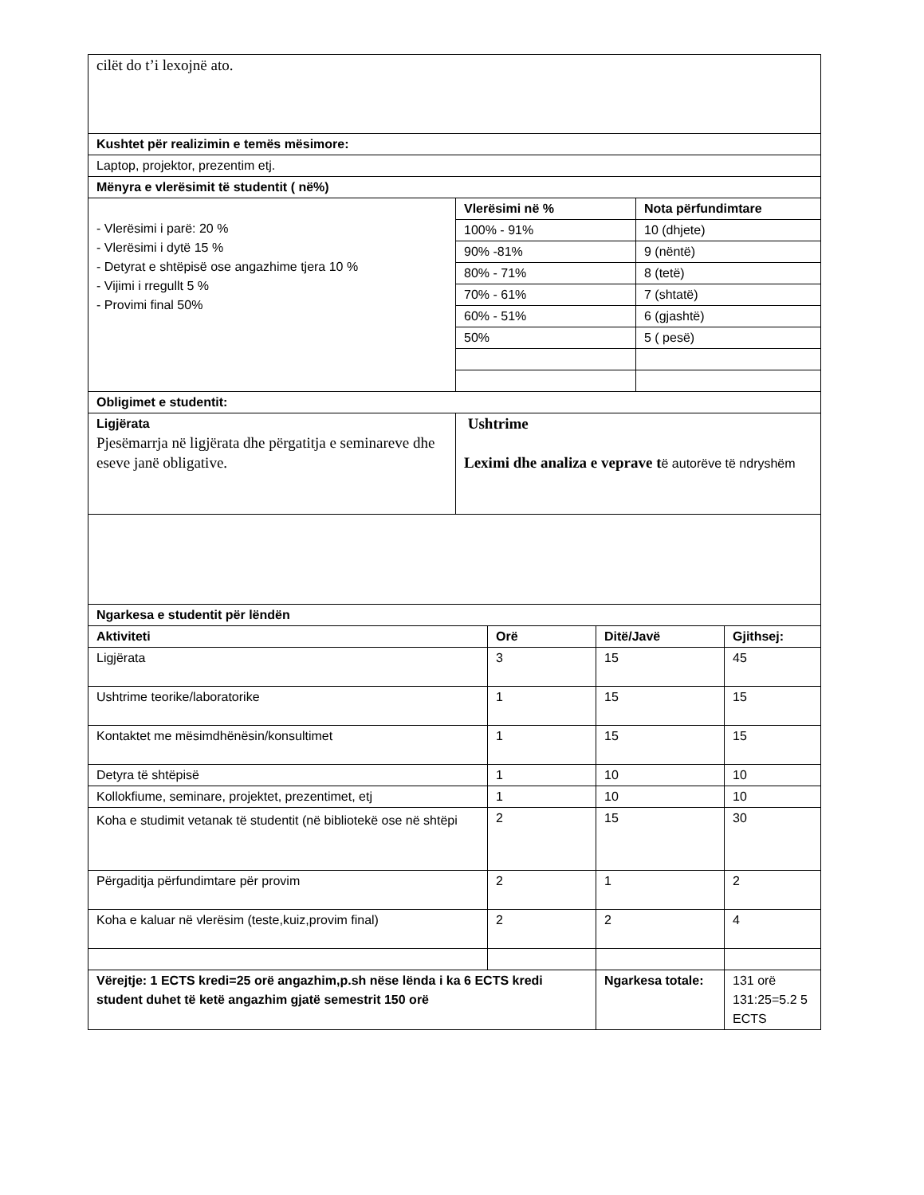| cilët do t’i lexojnë ato. | |
| Kushtet për realizimin e temës mësimore: | |
| Laptop, projektor, prezentim etj. | |
| Mënyra e vlerësimit të studentit ( në%) | |
| - Vlerësimi i parë: 20 % - Vlerësimi i dytë 15 % - Detyrat e shtëpisë ose angazhime tjera 10 % - Vijimi i rregullt 5 % - Provimi final 50% | / Vlerësimi në % / Nota përfundimtare / / --- / --- / / 100% - 91% / 10 (dhjete) / / 90% -81% / 9 (nëntë) / / 80% - 71% / 8 (tetë) / / 70% - 61% / 7 (shtatë) / / 60% - 51% / 6 (gjashtë) / / 50% / 5 ( pesë) / |
| Obligimet e studentit: | |
| Ligjërata Pjesëmarrja në ligjërata dhe përgatitja e seminareve dhe eseve janë obligative. | Ushtrime Leximi dhe analiza e veprave t ë autorëve të ndryshëm |
| Ngarkesa e studentit për lëndën | | | |
| --- | --- | --- | --- |
| Aktiviteti | Orë | Ditë/Javë | Gjithsej: |
| Ligjërata | 3 | 15 | 45 |
| Ushtrime teorike/laboratorike | 1 | 15 | 15 |
| Kontaktet me mësimdhënësin/konsultimet | 1 | 15 | 15 |
| Detyra të shtëpisë | 1 | 10 | 10 |
| Kollokfiume, seminare, projektet, prezentimet, etj | 1 | 10 | 10 |
| Koha e studimit vetanak të studentit (në bibliotekë ose në shtëpi | 2 | 15 | 30 |
| Përgaditja përfundimtare për provim | 2 | 1 | 2 |
| Koha e kaluar në vlerësim (teste,kuiz,provim final) | 2 | 2 | 4 |
| Vërejtje: 1 ECTS kredi=25 orë angazhim,p.sh nëse lënda i ka 6 ECTS kredi student duhet të ketë angazhim gjatë semestrit 150 orë | | Ngarkesa totale: | 131 orë 131:25=5.2 5 ECTS |